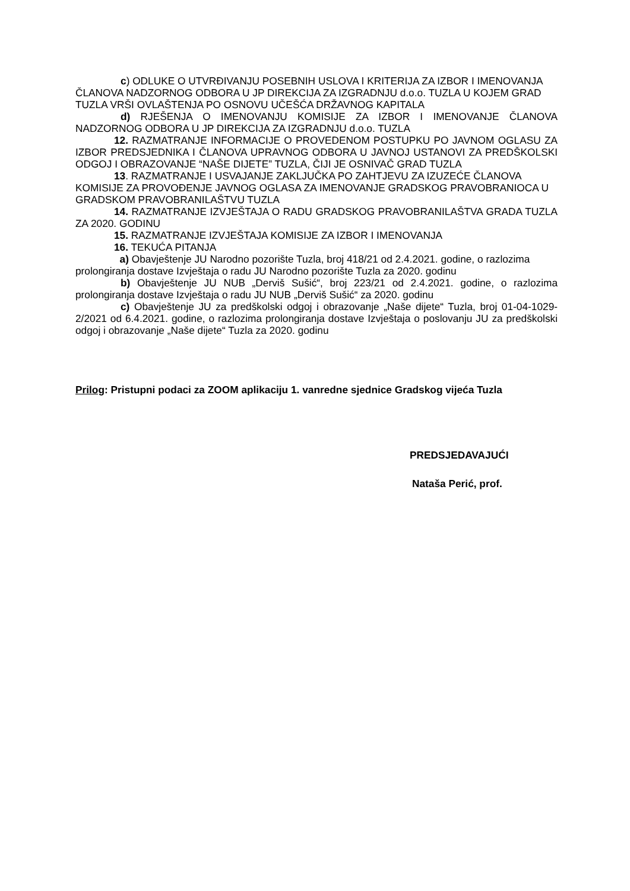c) ODLUKE O UTVRĐIVANJU POSEBNIH USLOVA I KRITERIJA ZA IZBOR I IMENOVANJA ČLANOVA NADZORNOG ODBORA U JP DIREKCIJA ZA IZGRADNJU d.o.o. TUZLA U KOJEM GRAD TUZLA VRŠI OVLAŠTENJA PO OSNOVU UČEŠĆA DRŽAVNOG KAPITALA
d) RJEŠENJA O IMENOVANJU KOMISIJE ZA IZBOR I IMENOVANJE ČLANOVA NADZORNOG ODBORA U JP DIREKCIJA ZA IZGRADNJU d.o.o. TUZLA
12. RAZMATRANJE INFORMACIJE O PROVEDENOM POSTUPKU PO JAVNOM OGLASU ZA IZBOR PREDSJEDNIKA I ČLANOVA UPRAVNOG ODBORA U JAVNOJ USTANOVI ZA PREDŠKOLSKI ODGOJ I OBRAZOVANJE “NAŠE DIJETE” TUZLA, ČIJI JE OSNIVAČ GRAD TUZLA
13. RAZMATRANJE I USVAJANJE ZAKLJUČKA PO ZAHTJEVU ZA IZUZEĆE ČLANOVA KOMISIJE ZA PROVOĐENJE JAVNOG OGLASA ZA IMENOVANJE GRADSKOG PRAVOBRANIOCA U GRADSKOM PRAVOBRANILAŠTVU TUZLA
14. RAZMATRANJE IZVJEŠTAJA O RADU GRADSKOG PRAVOBRANILAŠTVA GRADA TUZLA ZA 2020. GODINU
15. RAZMATRANJE IZVJEŠTAJA KOMISIJE ZA IZBOR I IMENOVANJA
16. TEKUĆA PITANJA
a) Obavještenje JU Narodno pozorište Tuzla, broj 418/21 od 2.4.2021. godine, o razlozima prolongiranja dostave Izvještaja o radu JU Narodno pozorište Tuzla za 2020. godinu
b) Obavještenje JU NUB „Derviš Sušić“, broj 223/21 od 2.4.2021. godine, o razlozima prolongiranja dostave Izvještaja o radu JU NUB „Derviš Sušić“ za 2020. godinu
c) Obavještenje JU za predškolski odgoj i obrazovanje „Naše dijete“ Tuzla, broj 01-04-1029-2/2021 od 6.4.2021. godine, o razlozima prolongiranja dostave Izvještaja o poslovanju JU za predškolski odgoj i obrazovanje „Naše dijete“ Tuzla za 2020. godinu
Prilog: Pristupni podaci za ZOOM aplikaciju 1. vanredne sjednice Gradskog vijeća Tuzla
PREDSJEDAVAJUĆI
Nataša Perić, prof.